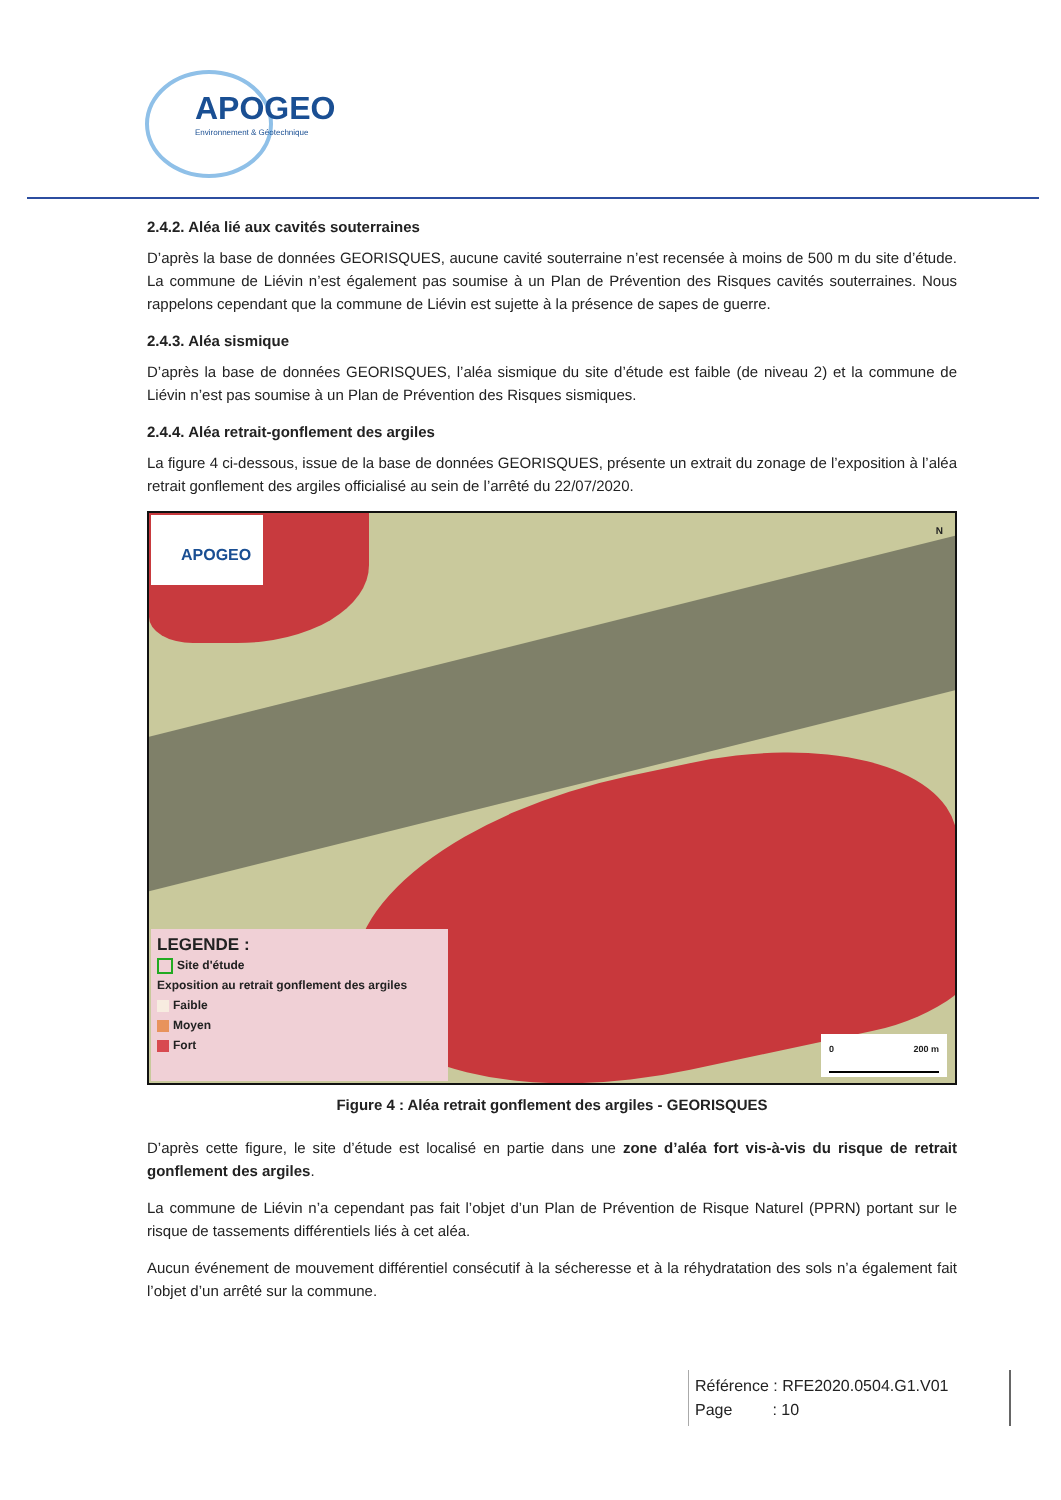APOGEO
Environnement & Géotechnique
2.4.2. Aléa lié aux cavités souterraines
D’après la base de données GEORISQUES, aucune cavité souterraine n’est recensée à moins de 500 m du site d’étude. La commune de Liévin n’est également pas soumise à un Plan de Prévention des Risques cavités souterraines. Nous rappelons cependant que la commune de Liévin est sujette à la présence de sapes de guerre.
2.4.3. Aléa sismique
D’après la base de données GEORISQUES, l’aléa sismique du site d’étude est faible (de niveau 2) et la commune de Liévin n’est pas soumise à un Plan de Prévention des Risques sismiques.
2.4.4. Aléa retrait-gonflement des argiles
La figure 4 ci-dessous, issue de la base de données GEORISQUES, présente un extrait du zonage de l’exposition à l’aléa retrait gonflement des argiles officialisé au sein de l’arrêté du 22/07/2020.
APOGEO N
LEGENDE :
Site d'étude
Exposition au retrait gonflement des argiles
Faible
Moyen
Fort
0 200 m
Figure 4 : Aléa retrait gonflement des argiles - GEORISQUES
D’après cette figure, le site d’étude est localisé en partie dans une zone d’aléa fort vis-à-vis du risque de retrait gonflement des argiles.
La commune de Liévin n’a cependant pas fait l’objet d’un Plan de Prévention de Risque Naturel (PPRN) portant sur le risque de tassements différentiels liés à cet aléa.
Aucun événement de mouvement différentiel consécutif à la sécheresse et à la réhydratation des sols n’a également fait l’objet d’un arrêté sur la commune.
Référence : RFE2020.0504.G1.V01
Page : 10